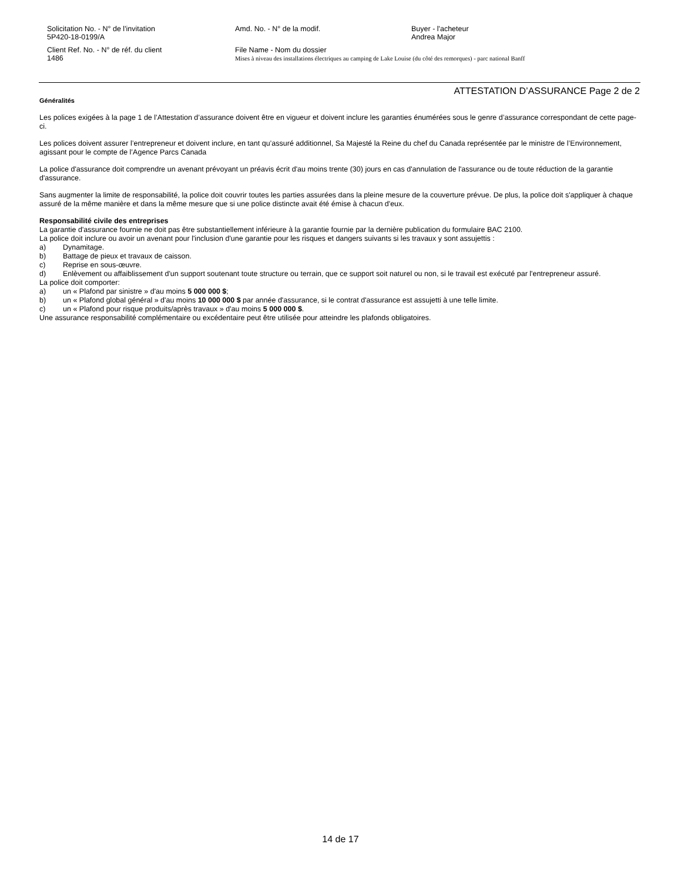Solicitation No. - N° de l'invitation
5P420-18-0199/A
Amd. No. - N° de la modif. Buyer - l'acheteur
Andrea Major
Client Ref. No. - N° de réf. du client
1486
File Name - Nom du dossier
Mises à niveau des installations électriques au camping de Lake Louise (du côté des remorques) - parc national Banff
ATTESTATION D’ASSURANCE Page 2 de 2
Généralités
Les polices exigées à la page 1 de l’Attestation d’assurance doivent être en vigueur et doivent inclure les garanties énumérées sous le genre d’assurance correspondant de cette page-ci.
Les polices doivent assurer l’entrepreneur et doivent inclure, en tant qu’assuré additionnel, Sa Majesté la Reine du chef du Canada représentée par le ministre de l’Environnement, agissant pour le compte de l’Agence Parcs Canada
La police d'assurance doit comprendre un avenant prévoyant un préavis écrit d'au moins trente (30) jours en cas d'annulation de l'assurance ou de toute réduction de la garantie d'assurance.
Sans augmenter la limite de responsabilité, la police doit couvrir toutes les parties assurées dans la pleine mesure de la couverture prévue. De plus, la police doit s'appliquer à chaque assuré de la même manière et dans la même mesure que si une police distincte avait été émise à chacun d'eux.
Responsabilité civile des entreprises
La garantie d'assurance fournie ne doit pas être substantiellement inférieure à la garantie fournie par la dernière publication du formulaire BAC 2100.
La police doit inclure ou avoir un avenant pour l'inclusion d'une garantie pour les risques et dangers suivants si les travaux y sont assujettis :
a) Dynamitage.
b) Battage de pieux et travaux de caisson.
c) Reprise en sous-œuvre.
d) Enlèvement ou affaiblissement d'un support soutenant toute structure ou terrain, que ce support soit naturel ou non, si le travail est exécuté par l'entrepreneur assuré.
La police doit comporter:
a) un « Plafond par sinistre » d'au moins 5 000 000 $;
b) un « Plafond global général » d'au moins 10 000 000 $ par année d'assurance, si le contrat d'assurance est assujetti à une telle limite.
c) un « Plafond pour risque produits/après travaux » d'au moins 5 000 000 $.
Une assurance responsabilité complémentaire ou excédentaire peut être utilisée pour atteindre les plafonds obligatoires.
14 de 17